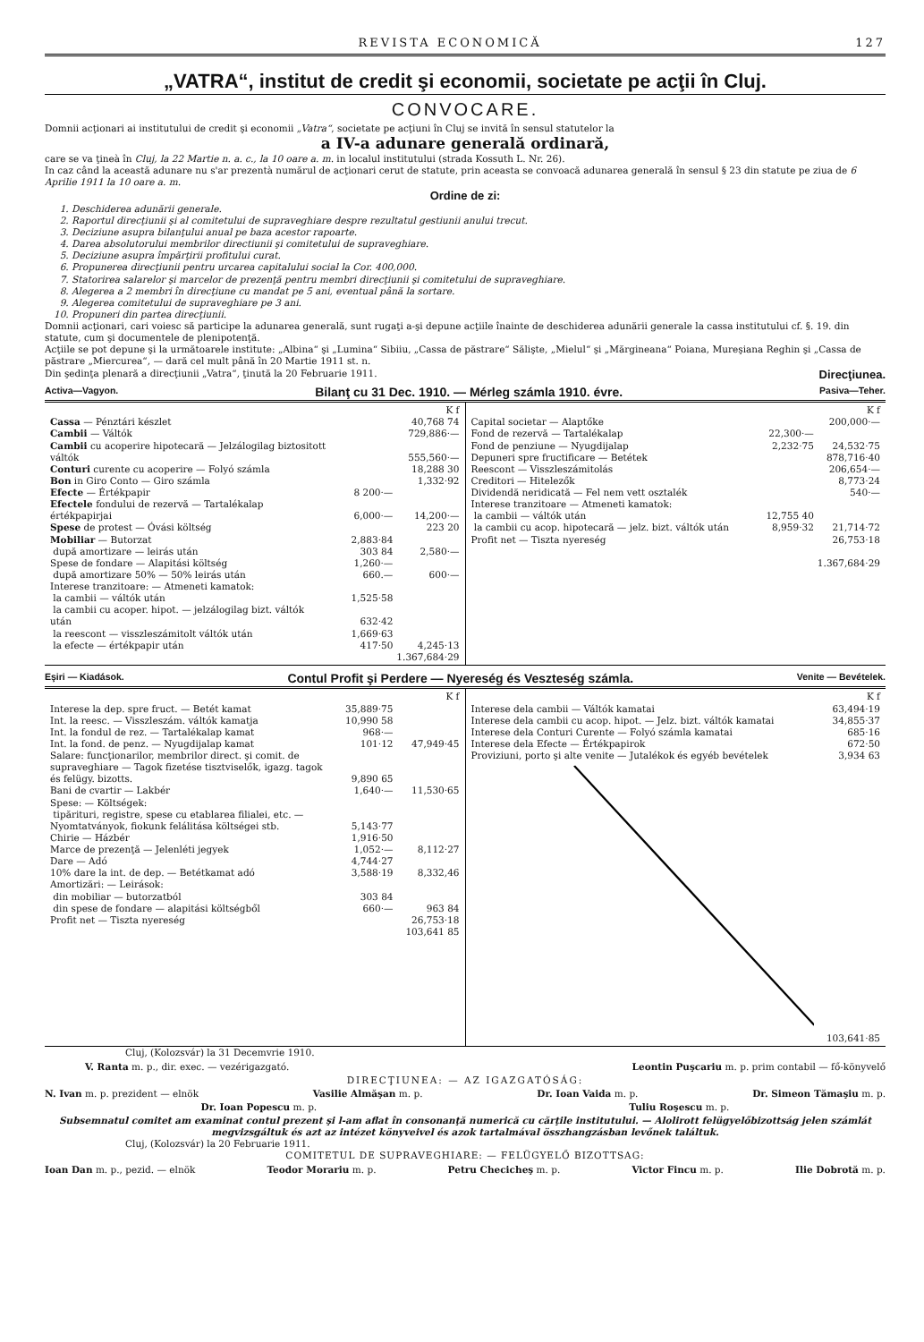REVISTA ECONOMICĂ 127
„VATRA“, institut de credit şi economii, societate pe acţii în Cluj.
CONVOCARE.
Domnii acţionari ai institutului de credit şi economii „Vatra“, societate pe acţiuni în Cluj se invită în sensul statutelor la
a IV-a adunare generală ordinară,
care se va ţineà în Cluj, la 22 Martie n. a. c., la 10 oare a. m. in localul institutului (strada Kossuth L. Nr. 26).
In caz când la această adunare nu s'ar prezentà numărul de acţionari cerut de statute, prin aceasta se convoacă adunarea generală în sensul § 23 din statute pe ziua de 6 Aprilie 1911 la 10 oare a. m.
Ordine de zi:
1. Deschiderea adunării generale.
2. Raportul direcţiunii şi al comitetului de supraveghiare despre rezultatul gestiunii anului trecut.
3. Deciziune asupra bilanţului anual pe baza acestor rapoarte.
4. Darea absolutorului membrilor directiunii şi comitetului de supraveghiare.
5. Deciziune asupra împărţirii profitului curat.
6. Propunerea direcţiunii pentru urcarea capitalului social la Cor. 400,000.
7. Statorirea salarelor şi marcelor de prezenţă pentru membri direcţiunii şi comitetului de supraveghiare.
8. Alegerea a 2 membri în direcţiune cu mandat pe 5 ani, eventual până la sortare.
9. Alegerea comitetului de supraveghiare pe 3 ani.
10. Propuneri din partea direcţiunii.
Domnii acţionari, cari voiesc să participe la adunarea generală, sunt rugaţi a-şi depune acţiile înainte de deschiderea adunării generale la cassa institutului cf. §. 19. din statute, cum şi documentele de plenipotenţă.
Acţiile se pot depune şi la următoarele institute: „Albina“ şi „Lumina“ Sibiiu, „Cassa de păstrare“ Sălişte, „Mielul“ şi „Mărgineana“ Poiana, Mureşiana Reghin şi „Cassa de păstrare „Miercurea“, — dară cel mult până în 20 Martie 1911 st. n.
Din şedinţa plenară a direcţiunii „Vatra“, ţinută la 20 Februarie 1911. Direcţiunea.
Activa—Vagyon. Bilanţ cu 31 Dec. 1910. — Mérleg számla 1910. évre. Pasiva—Teher.
| | | K f |
| Cassa — Pénztári készlet | | 40,768 74 |
| Cambii — Váltók | | 729,886·— |
| Cambii cu acoperire hipotecară — Jelzálogilag biztositott váltók | | 555,560·— |
| Conturi curente cu acoperire — Folyó számla | | 18,288 30 |
| Bon in Giro Conto — Giro számla | | 1,332·92 |
| Efecte — Értékpapir | 8 200·— | |
| Efectele fondului de rezervă — Tartalékalap értékpapirjai | 6,000·— | 14,200·— |
| Spese de protest — Óvási költség | | 223 20 |
| Mobiliar — Butorzat | 2,883·84 | |
| după amortizare — leirás után | 303 84 | 2,580·— |
| Spese de fondare — Alapitási költség | 1,260·— | |
| după amortizare 50% — 50% leirás után | 660.— | 600·— |
| Interese tranzitoare: — Atmeneti kamatok: | | |
| la cambii — váltók után | 1,525·58 | |
| la cambii cu acoper. hipot. — jelzálogilag bizt. váltók után | 632·42 | |
| la reescont — visszleszámitolt váltók után | 1,669·63 | |
| la efecte — értékpapir után | 417·50 | 4,245·13 |
| | | 1.367,684·29 |
| | | K f |
| Capital societar — Alaptőke | | 200,000·— |
| Fond de rezervă — Tartalékalap | 22,300·— | |
| Fond de penziune — Nyugdijalap | 2,232·75 | 24,532·75 |
| Depuneri spre fructificare — Betétek | | 878,716·40 |
| Reescont — Visszleszámitolás | | 206,654·— |
| Creditori — Hitelezők | | 8,773·24 |
| Dividendă neridicată — Fel nem vett osztalék | | 540·— |
| Interese tranzitoare — Atmeneti kamatok: | | |
| la cambii — váltók után | 12,755 40 | |
| la cambii cu acop. hipotecară — jelz. bizt. váltók után | 8,959·32 | 21,714·72 |
| Profit net — Tiszta nyereség | | 26,753·18 |
| | | 1.367,684·29 |
Eşiri — Kiadások. Contul Profit şi Perdere — Nyereség és Veszteség számla. Venite — Bevételek.
| | | K f |
| Interese la dep. spre fruct. — Betét kamat | 35,889·75 | |
| Int. la reesc. — Visszleszám. váltók kamatja | 10,990 58 | |
| Int. la fondul de rez. — Tartalékalap kamat | 968·— | |
| Int. la fond. de penz. — Nyugdijalap kamat | 101·12 | 47,949·45 |
| Salare: funcţionarilor, membrilor direct. şi comit. de supraveghiare — Tagok fizetése tisztviselők, igazg. tagok és felügy. bizotts. | 9,890 65 | |
| Bani de cvartir — Lakbér | 1,640·— | 11,530·65 |
| Spese: — Költségek: tipărituri, registre, spese cu etablarea filialei, etc. — Nyomtatványok, fiokunk felálitása költségei stb. | 5,143·77 | |
| Chirie — Házbér | 1,916·50 | |
| Marce de prezenţă — Jelenléti jegyek | 1,052·— | 8,112·27 |
| Dare — Adó | 4,744·27 | |
| 10% dare la int. de dep. — Betétkamat adó | 3,588·19 | 8,332,46 |
| Amortizări: — Leirások: | | |
| din mobiliar — butorzatból | 303 84 | |
| din spese de fondare — alapitási költségből | 660·— | 963 84 |
| Profit net — Tiszta nyereség | | 26,753·18 |
| | | 103,641 85 |
| | K f |
| Interese dela cambii — Váltók kamatai | 63,494·19 |
| Interese dela cambii cu acop. hipot. — Jelz. bizt. váltók kamatai | 34,855·37 |
| Interese dela Conturi Curente — Folyó számla kamatai | 685·16 |
| Interese dela Efecte — Értékpapirok | 672·50 |
| Proviziuni, porto şi alte venite — Jutalékok és egyéb bevételek | 3,934 63 |
| | 103,641·85 |
Cluj, (Kolozsvár) la 31 Decemvrie 1910.
V. Ranta m. p., dir. exec. — vezérigazgató. Leontin Puşcariu m. p. prim contabil — fő-könyvelő
DIRECŢIUNEA: — AZ IGAZGATÓSÁG:
N. Ivan m. p. prezident — elnök Vasilie Almăşan m. p. Dr. Ioan Vaida m. p. Dr. Simeon Tămaşiu m. p.
Dr. Ioan Popescu m. p. Tuliu Roşescu m. p.
Subsemnatul comitet am examinat contul prezent şi l-am aflat în consonanţă numerică cu cărţile institutului. — Alolirott felügyelőbizottság jelen számlát megvizsgáltuk és azt az intézet könyveivel és azok tartalmával összhangzásban levőnek találtuk.
Cluj, (Kolozsvár) la 20 Februarie 1911.
COMITETUL DE SUPRAVEGHIARE: — FELÜGYELŐ BIZOTTSAG:
Ioan Dan m. p., pezid. — elnök Teodor Morariu m. p. Petru Checicheş m. p. Victor Fincu m. p. Ilie Dobrotă m. p.